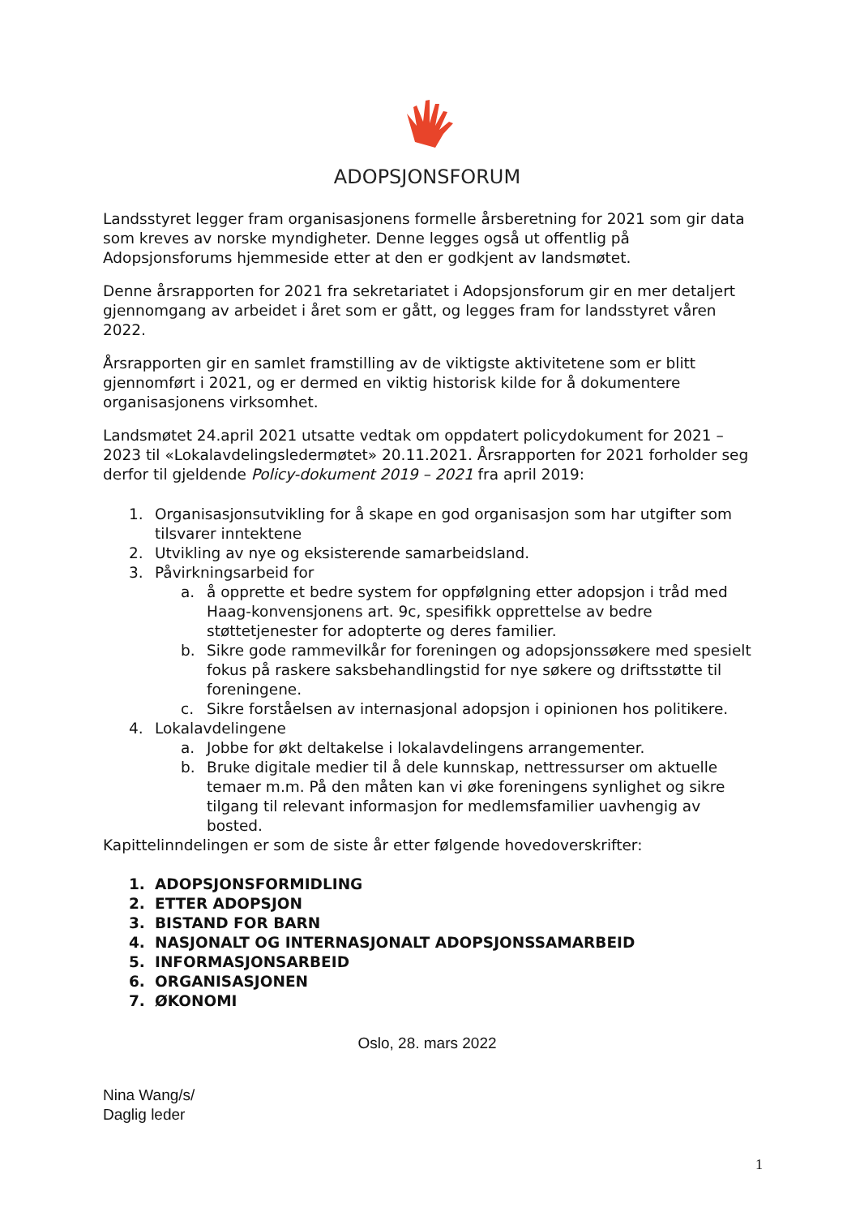ADOPSJONSFORUM
Landsstyret legger fram organisasjonens formelle årsberetning for 2021 som gir data som kreves av norske myndigheter. Denne legges også ut offentlig på Adopsjonsforums hjemmeside etter at den er godkjent av landsmøtet.
Denne årsrapporten for 2021 fra sekretariatet i Adopsjonsforum gir en mer detaljert gjennomgang av arbeidet i året som er gått, og legges fram for landsstyret våren 2022.
Årsrapporten gir en samlet framstilling av de viktigste aktivitetene som er blitt gjennomført i 2021, og er dermed en viktig historisk kilde for å dokumentere organisasjonens virksomhet.
Landsmøtet 24.april 2021 utsatte vedtak om oppdatert policydokument for 2021 – 2023 til «Lokalavdelingsledermøtet» 20.11.2021. Årsrapporten for 2021 forholder seg derfor til gjeldende Policy-dokument 2019 – 2021 fra april 2019:
1. Organisasjonsutvikling for å skape en god organisasjon som har utgifter som tilsvarer inntektene
2. Utvikling av nye og eksisterende samarbeidsland.
3. Påvirkningsarbeid for
a. å opprette et bedre system for oppfølgning etter adopsjon i tråd med Haag-konvensjonens art. 9c, spesifikk opprettelse av bedre støttetjenester for adopterte og deres familier.
b. Sikre gode rammevilkår for foreningen og adopsjonssøkere med spesielt fokus på raskere saksbehandlingstid for nye søkere og driftsstøtte til foreningene.
c. Sikre forståelsen av internasjonal adopsjon i opinionen hos politikere.
4. Lokalavdelingene
a. Jobbe for økt deltakelse i lokalavdelingens arrangementer.
b. Bruke digitale medier til å dele kunnskap, nettressurser om aktuelle temaer m.m. På den måten kan vi øke foreningens synlighet og sikre tilgang til relevant informasjon for medlemsfamilier uavhengig av bosted.
Kapittelinndelingen er som de siste år etter følgende hovedoverskrifter:
1. ADOPSJONSFORMIDLING
2. ETTER ADOPSJON
3. BISTAND FOR BARN
4. NASJONALT OG INTERNASJONALT ADOPSJONSSAMARBEID
5. INFORMASJONSARBEID
6. ORGANISASJONEN
7. ØKONOMI
Oslo, 28. mars 2022
Nina Wang/s/
Daglig leder
1